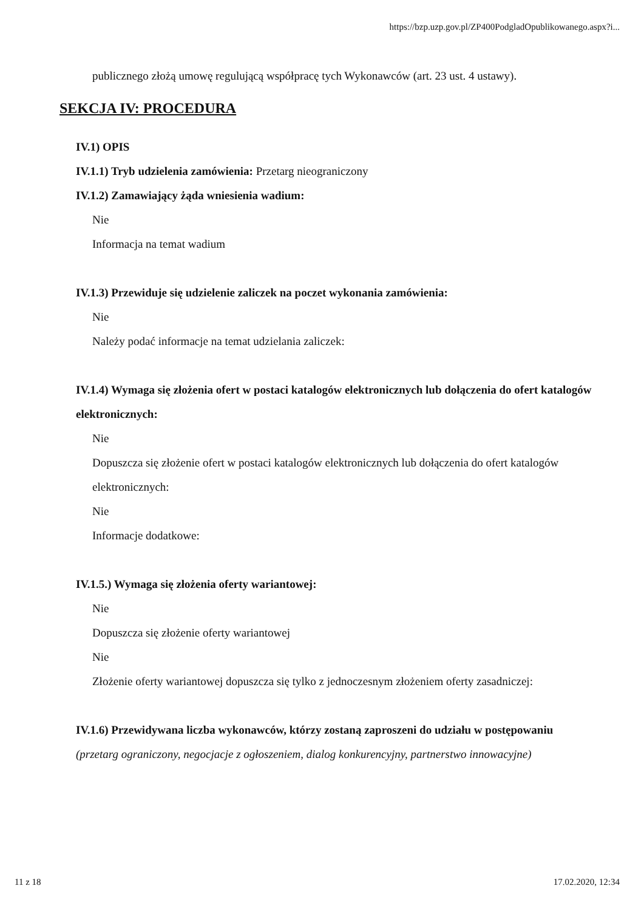https://bzp.uzp.gov.pl/ZP400PodgladOpublikowanego.aspx?i...
publicznego złożą umowę regulującą współpracę tych Wykonawców (art. 23 ust. 4 ustawy).
SEKCJA IV: PROCEDURA
IV.1) OPIS
IV.1.1) Tryb udzielenia zamówienia: Przetarg nieograniczony
IV.1.2) Zamawiający żąda wniesienia wadium:
Nie
Informacja na temat wadium
IV.1.3) Przewiduje się udzielenie zaliczek na poczet wykonania zamówienia:
Nie
Należy podać informacje na temat udzielania zaliczek:
IV.1.4) Wymaga się złożenia ofert w postaci katalogów elektronicznych lub dołączenia do ofert katalogów elektronicznych:
Nie
Dopuszcza się złożenie ofert w postaci katalogów elektronicznych lub dołączenia do ofert katalogów elektronicznych:
Nie
Informacje dodatkowe:
IV.1.5.) Wymaga się złożenia oferty wariantowej:
Nie
Dopuszcza się złożenie oferty wariantowej
Nie
Złożenie oferty wariantowej dopuszcza się tylko z jednoczesnym złożeniem oferty zasadniczej:
IV.1.6) Przewidywana liczba wykonawców, którzy zostaną zaproszeni do udziału w postępowaniu
(przetarg ograniczony, negocjacje z ogłoszeniem, dialog konkurencyjny, partnerstwo innowacyjne)
11 z 18 17.02.2020, 12:34